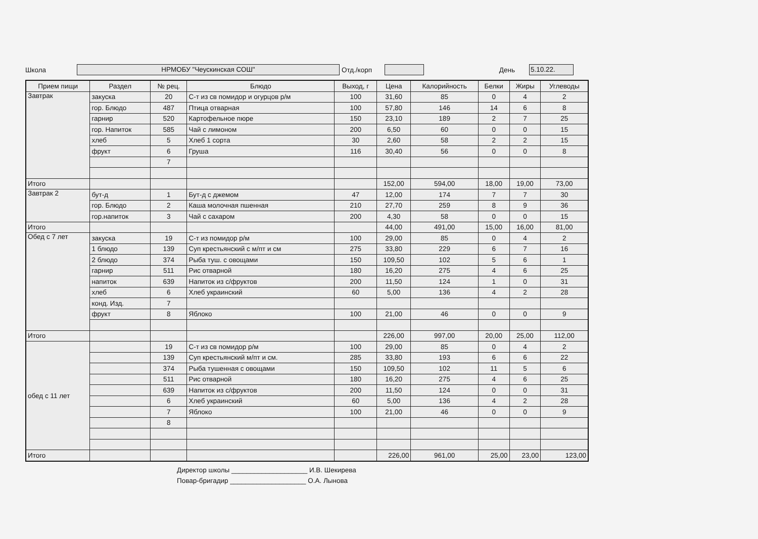Школа НРМОБУ "Чеускинская СОШ" Отд./корп День 5.10.22.
| Прием пищи | Раздел | № рец. | Блюдо | Выход, г | Цена | Калорийность | Белки | Жиры | Углеводы |
| --- | --- | --- | --- | --- | --- | --- | --- | --- | --- |
| Завтрак | закуска | 20 | С-т из св помидор и огурцов р/м | 100 | 31,60 | 85 | 0 | 4 | 2 |
| | гор. Блюдо | 487 | Птица отварная | 100 | 57,80 | 146 | 14 | 6 | 8 |
| | гарнир | 520 | Картофельное пюре | 150 | 23,10 | 189 | 2 | 7 | 25 |
| | гор. Напиток | 585 | Чай с лимоном | 200 | 6,50 | 60 | 0 | 0 | 15 |
| | хлеб | 5 | Хлеб 1 сорта | 30 | 2,60 | 58 | 2 | 2 | 15 |
| | фрукт | 6 | Груша | 116 | 30,40 | 56 | 0 | 0 | 8 |
| | | 7 | | | | | | | |
| Итого | | | | | 152,00 | 594,00 | 18,00 | 19,00 | 73,00 |
| Завтрак 2 | бут-д | 1 | Бут-д с джемом | 47 | 12,00 | 174 | 7 | 7 | 30 |
| | гор. Блюдо | 2 | Каша молочная пшенная | 210 | 27,70 | 259 | 8 | 9 | 36 |
| | гор.напиток | 3 | Чай с сахаром | 200 | 4,30 | 58 | 0 | 0 | 15 |
| Итого | | | | | 44,00 | 491,00 | 15,00 | 16,00 | 81,00 |
| Обед с 7 лет | закуска | 19 | С-т из помидор р/м | 100 | 29,00 | 85 | 0 | 4 | 2 |
| | 1 блюдо | 139 | Суп крестьянский с м/пт и см | 275 | 33,80 | 229 | 6 | 7 | 16 |
| | 2 блюдо | 374 | Рыба туш. с овощами | 150 | 109,50 | 102 | 5 | 6 | 1 |
| | гарнир | 511 | Рис отварной | 180 | 16,20 | 275 | 4 | 6 | 25 |
| | напиток | 639 | Напиток из с/фруктов | 200 | 11,50 | 124 | 1 | 0 | 31 |
| | хлеб | 6 | Хлеб украинский | 60 | 5,00 | 136 | 4 | 2 | 28 |
| | конд. Изд. | 7 | | | | | | | |
| | фрукт | 8 | Яблоко | 100 | 21,00 | 46 | 0 | 0 | 9 |
| Итого | | | | | 226,00 | 997,00 | 20,00 | 25,00 | 112,00 |
| обед с 11 лет | | 19 | С-т из св помидор р/м | 100 | 29,00 | 85 | 0 | 4 | 2 |
| | | 139 | Суп крестьянский м/пт и см. | 285 | 33,80 | 193 | 6 | 6 | 22 |
| | | 374 | Рыба тушенная с овощами | 150 | 109,50 | 102 | 11 | 5 | 6 |
| | | 511 | Рис отварной | 180 | 16,20 | 275 | 4 | 6 | 25 |
| | | 639 | Напиток из с/фруктов | 200 | 11,50 | 124 | 0 | 0 | 31 |
| | | 6 | Хлеб украинский | 60 | 5,00 | 136 | 4 | 2 | 28 |
| | | 7 | Яблоко | 100 | 21,00 | 46 | 0 | 0 | 9 |
| | | 8 | | | | | | | |
| Итого | | | | | 226,00 | 961,00 | 25,00 | 23,00 | 123,00 |
Директор школы ____________________ И.В. Шекирева
Повар-бригадир ____________________ О.А. Лынова